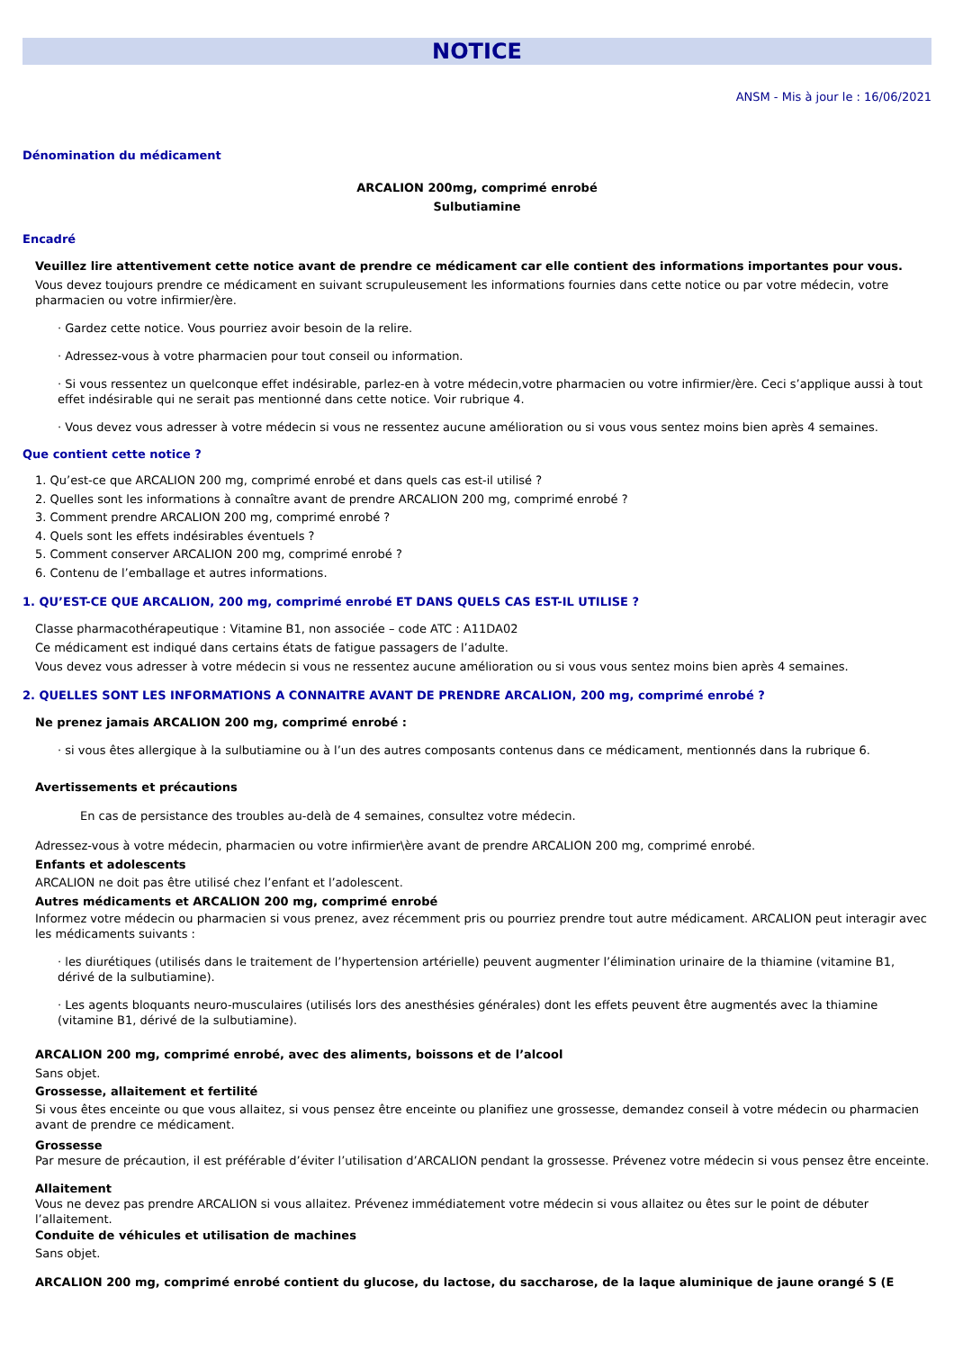NOTICE
ANSM - Mis à jour le : 16/06/2021
Dénomination du médicament
ARCALION 200mg, comprimé enrobé
Sulbutiamine
Encadré
Veuillez lire attentivement cette notice avant de prendre ce médicament car elle contient des informations importantes pour vous.
Vous devez toujours prendre ce médicament en suivant scrupuleusement les informations fournies dans cette notice ou par votre médecin, votre pharmacien ou votre infirmier/ère.
· Gardez cette notice. Vous pourriez avoir besoin de la relire.
· Adressez-vous à votre pharmacien pour tout conseil ou information.
· Si vous ressentez un quelconque effet indésirable, parlez-en à votre médecin,votre pharmacien ou votre infirmier/ère. Ceci s’applique aussi à tout effet indésirable qui ne serait pas mentionné dans cette notice. Voir rubrique 4.
· Vous devez vous adresser à votre médecin si vous ne ressentez aucune amélioration ou si vous vous sentez moins bien après 4 semaines.
Que contient cette notice ?
1. Qu’est-ce que ARCALION 200 mg, comprimé enrobé et dans quels cas est-il utilisé ?
2. Quelles sont les informations à connaître avant de prendre ARCALION 200 mg, comprimé enrobé ?
3. Comment prendre ARCALION 200 mg, comprimé enrobé ?
4. Quels sont les effets indésirables éventuels ?
5. Comment conserver ARCALION 200 mg, comprimé enrobé ?
6. Contenu de l’emballage et autres informations.
1. QU’EST-CE QUE ARCALION, 200 mg, comprimé enrobé ET DANS QUELS CAS EST-IL UTILISE ?
Classe pharmacothérapeutique : Vitamine B1, non associée – code ATC : A11DA02
Ce médicament est indiqué dans certains états de fatigue passagers de l’adulte.
Vous devez vous adresser à votre médecin si vous ne ressentez aucune amélioration ou si vous vous sentez moins bien après 4 semaines.
2. QUELLES SONT LES INFORMATIONS A CONNAITRE AVANT DE PRENDRE ARCALION, 200 mg, comprimé enrobé ?
Ne prenez jamais ARCALION 200 mg, comprimé enrobé :
· si vous êtes allergique à la sulbutiamine ou à l’un des autres composants contenus dans ce médicament, mentionnés dans la rubrique 6.
Avertissements et précautions
En cas de persistance des troubles au-delà de 4 semaines, consultez votre médecin.
Adressez-vous à votre médecin, pharmacien ou votre infirmier\ère avant de prendre ARCALION 200 mg, comprimé enrobé.
Enfants et adolescents
ARCALION ne doit pas être utilisé chez l’enfant et l’adolescent.
Autres médicaments et ARCALION 200 mg, comprimé enrobé
Informez votre médecin ou pharmacien si vous prenez, avez récemment pris ou pourriez prendre tout autre médicament. ARCALION peut interagir avec les médicaments suivants :
· les diurétiques (utilisés dans le traitement de l’hypertension artérielle) peuvent augmenter l’élimination urinaire de la thiamine (vitamine B1, dérivé de la sulbutiamine).
· Les agents bloquants neuro-musculaires (utilisés lors des anesthésies générales) dont les effets peuvent être augmentés avec la thiamine (vitamine B1, dérivé de la sulbutiamine).
ARCALION 200 mg, comprimé enrobé, avec des aliments, boissons et de l’alcool
Sans objet.
Grossesse, allaitement et fertilité
Si vous êtes enceinte ou que vous allaitez, si vous pensez être enceinte ou planifiez une grossesse, demandez conseil à votre médecin ou pharmacien avant de prendre ce médicament.
Grossesse
Par mesure de précaution, il est préférable d’éviter l’utilisation d’ARCALION pendant la grossesse. Prévenez votre médecin si vous pensez être enceinte.
Allaitement
Vous ne devez pas prendre ARCALION si vous allaitez. Prévenez immédiatement votre médecin si vous allaitez ou êtes sur le point de débuter l’allaitement.
Conduite de véhicules et utilisation de machines
Sans objet.
ARCALION 200 mg, comprimé enrobé contient du glucose, du lactose, du saccharose, de la laque aluminique de jaune orangé S (E